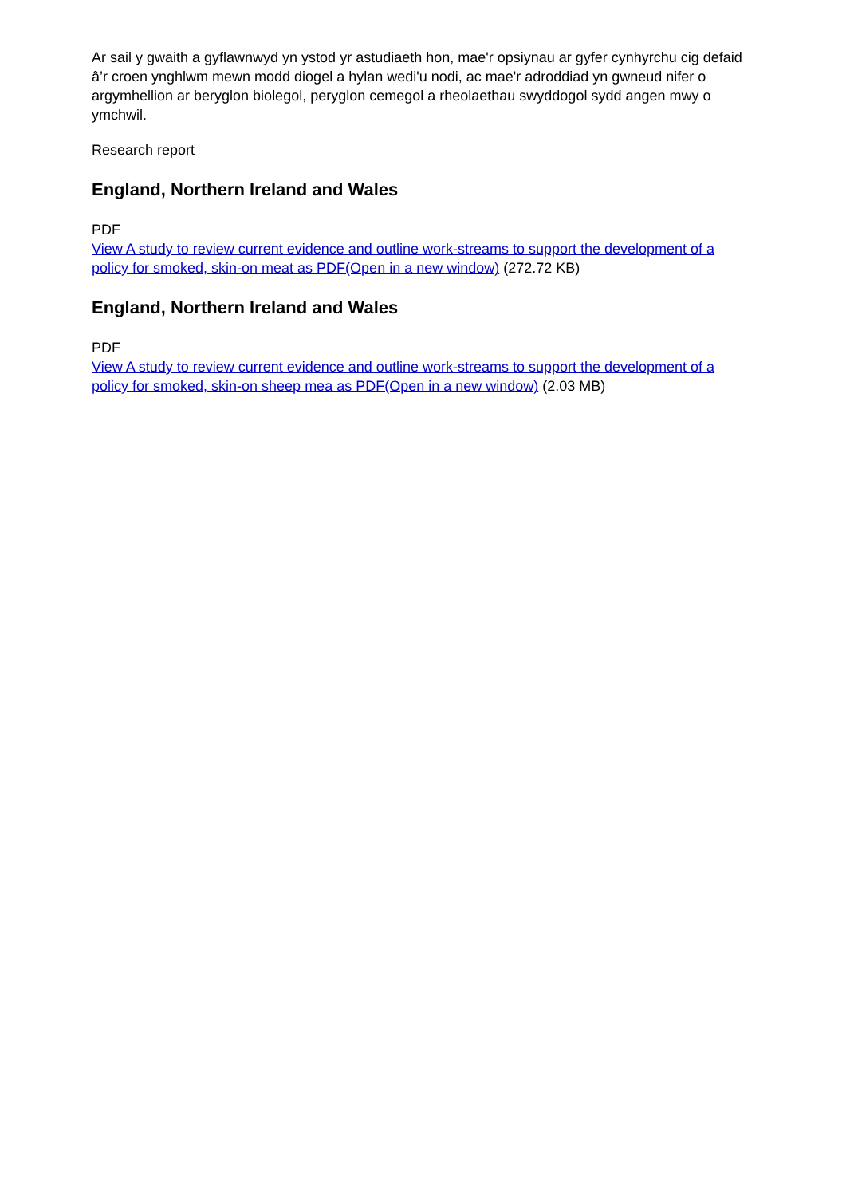Ar sail y gwaith a gyflawnwyd yn ystod yr astudiaeth hon, mae'r opsiynau ar gyfer cynhyrchu cig defaid â’r croen ynghlwm mewn modd diogel a hylan wedi'u nodi, ac mae'r adroddiad yn gwneud nifer o argymhellion ar beryglon biolegol, peryglon cemegol a rheolaethau swyddogol sydd angen mwy o ymchwil.
Research report
England, Northern Ireland and Wales
PDF
View A study to review current evidence and outline work-streams to support the development of a policy for smoked, skin-on meat as PDF(Open in a new window) (272.72 KB)
England, Northern Ireland and Wales
PDF
View A study to review current evidence and outline work-streams to support the development of a policy for smoked, skin-on sheep mea as PDF(Open in a new window) (2.03 MB)